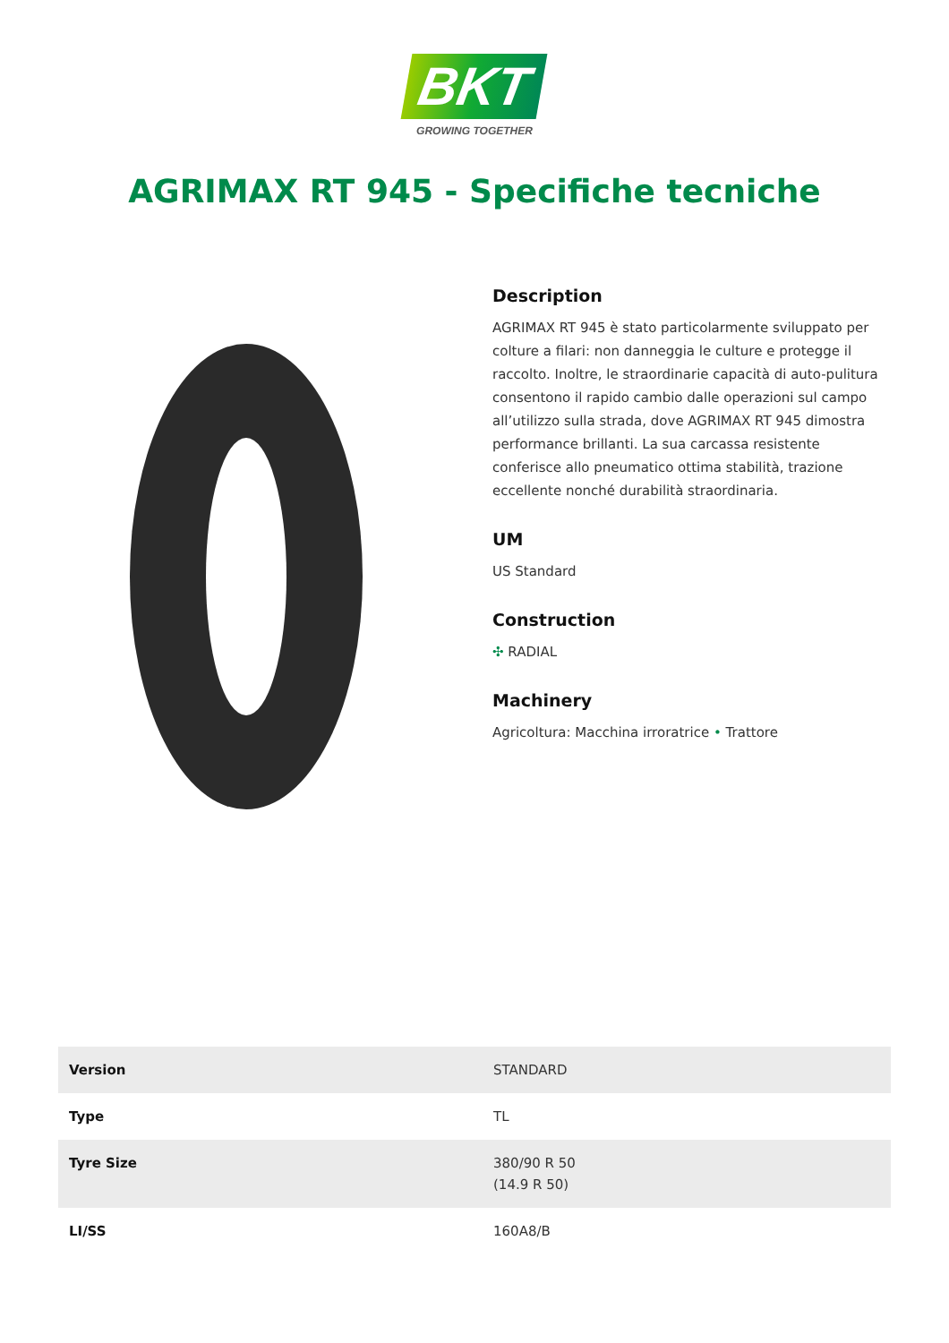BKT
GROWING TOGETHER
AGRIMAX RT 945 - Specifiche tecniche
Description
AGRIMAX RT 945 è stato particolarmente sviluppato per colture a filari: non danneggia le culture e protegge il raccolto. Inoltre, le straordinarie capacità di auto-pulitura consentono il rapido cambio dalle operazioni sul campo all’utilizzo sulla strada, dove AGRIMAX RT 945 dimostra performance brillanti. La sua carcassa resistente conferisce allo pneumatico ottima stabilità, trazione eccellente nonché durabilità straordinaria.
UM
US Standard
Construction
✣ RADIAL
Machinery
Agricoltura: Macchina irroratrice • Trattore
| Version | STANDARD |
| Type | TL |
| Tyre Size | 380/90 R 50 (14.9 R 50) |
| LI/SS | 160A8/B |